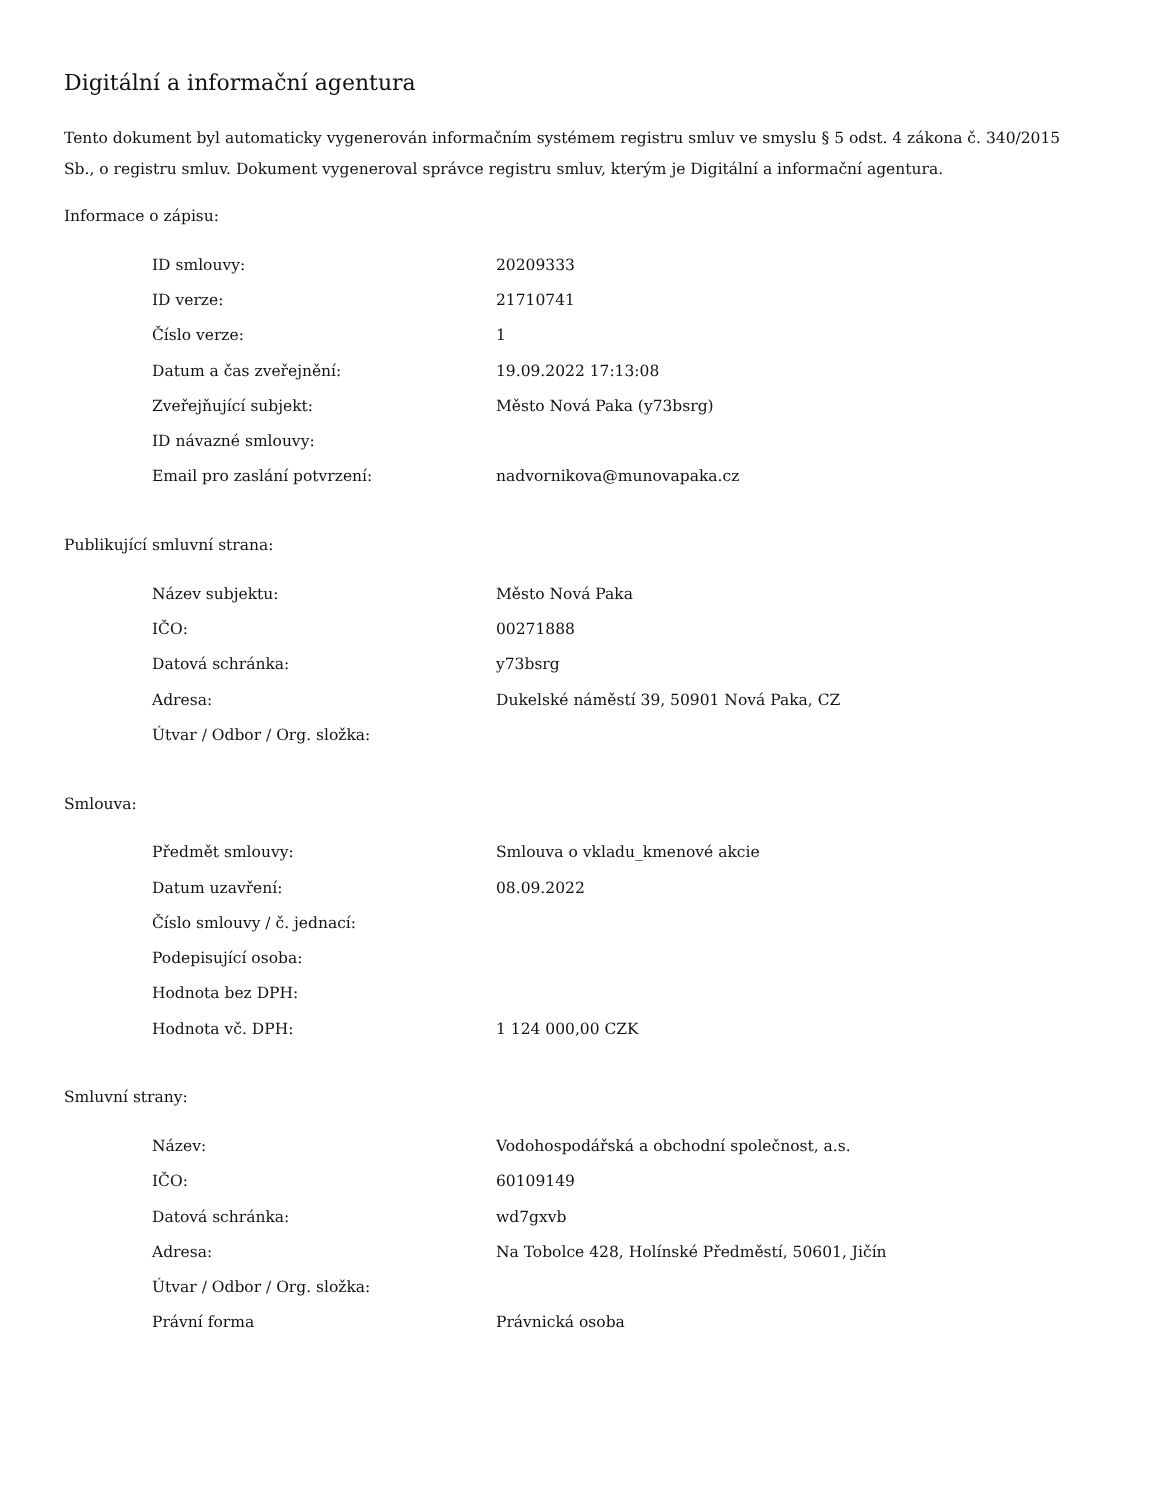Digitální a informační agentura
Tento dokument byl automaticky vygenerován informačním systémem registru smluv ve smyslu § 5 odst. 4 zákona č. 340/2015 Sb., o registru smluv. Dokument vygeneroval správce registru smluv, kterým je Digitální a informační agentura.
Informace o zápisu:
| ID smlouvy: | 20209333 |
| ID verze: | 21710741 |
| Číslo verze: | 1 |
| Datum a čas zveřejnění: | 19.09.2022 17:13:08 |
| Zveřejňující subjekt: | Město Nová Paka (y73bsrg) |
| ID návazné smlouvy: | |
| Email pro zaslání potvrzení: | nadvornikova@munovapaka.cz |
Publikující smluvní strana:
| Název subjektu: | Město Nová Paka |
| IČO: | 00271888 |
| Datová schránka: | y73bsrg |
| Adresa: | Dukelské náměstí 39, 50901 Nová Paka, CZ |
| Útvar / Odbor / Org. složka: | |
Smlouva:
| Předmět smlouvy: | Smlouva o vkladu_kmenové akcie |
| Datum uzavření: | 08.09.2022 |
| Číslo smlouvy / č. jednací: | |
| Podepisující osoba: | |
| Hodnota bez DPH: | |
| Hodnota vč. DPH: | 1 124 000,00 CZK |
Smluvní strany:
| Název: | Vodohospodářská a obchodní společnost, a.s. |
| IČO: | 60109149 |
| Datová schránka: | wd7gxvb |
| Adresa: | Na Tobolce 428, Holínské Předměstí, 50601, Jičín |
| Útvar / Odbor / Org. složka: | |
| Právní forma | Právnická osoba |